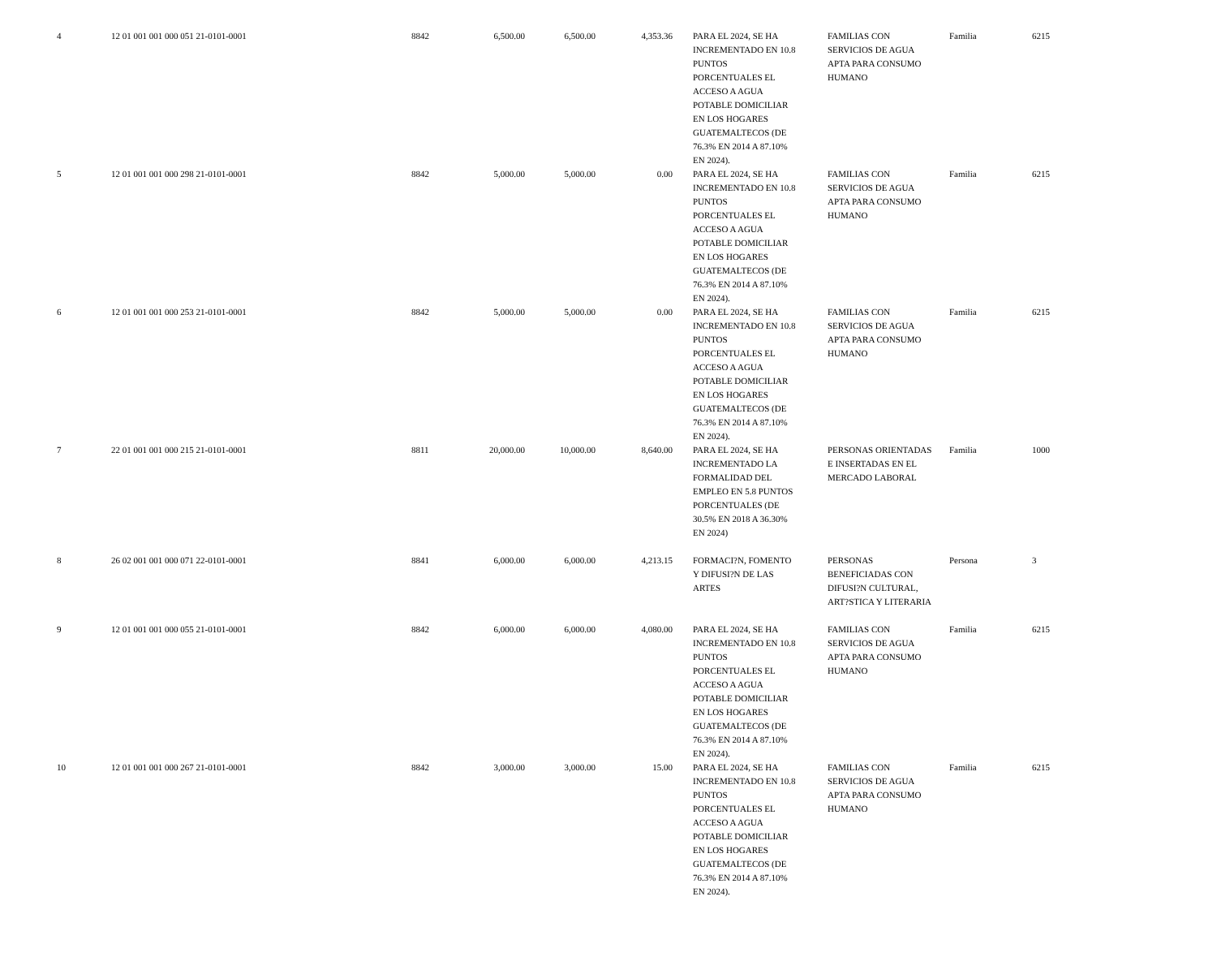| 4 | 12 01 001 001 000 051 21-0101-0001 | 8842 | 6,500.00 | 6,500.00 | 4,353.36 | PARA EL 2024, SE HA INCREMENTADO EN 10.8 PUNTOS PORCENTUALES EL ACCESO A AGUA POTABLE DOMICILIAR EN LOS HOGARES GUATEMALTECOS (DE 76.3% EN 2014 A 87.10% EN 2024). | FAMILIAS CON SERVICIOS DE AGUA APTA PARA CONSUMO HUMANO | Familia | 6215 |
| 5 | 12 01 001 001 000 298 21-0101-0001 | 8842 | 5,000.00 | 5,000.00 | 0.00 | PARA EL 2024, SE HA INCREMENTADO EN 10.8 PUNTOS PORCENTUALES EL ACCESO A AGUA POTABLE DOMICILIAR EN LOS HOGARES GUATEMALTECOS (DE 76.3% EN 2014 A 87.10% EN 2024). | FAMILIAS CON SERVICIOS DE AGUA APTA PARA CONSUMO HUMANO | Familia | 6215 |
| 6 | 12 01 001 001 000 253 21-0101-0001 | 8842 | 5,000.00 | 5,000.00 | 0.00 | PARA EL 2024, SE HA INCREMENTADO EN 10.8 PUNTOS PORCENTUALES EL ACCESO A AGUA POTABLE DOMICILIAR EN LOS HOGARES GUATEMALTECOS (DE 76.3% EN 2014 A 87.10% EN 2024). | FAMILIAS CON SERVICIOS DE AGUA APTA PARA CONSUMO HUMANO | Familia | 6215 |
| 7 | 22 01 001 001 000 215 21-0101-0001 | 8811 | 20,000.00 | 10,000.00 | 8,640.00 | PARA EL 2024, SE HA INCREMENTADO LA FORMALIDAD DEL EMPLEO EN 5.8 PUNTOS PORCENTUALES (DE 30.5% EN 2018 A 36.30% EN 2024) | PERSONAS ORIENTADAS E INSERTADAS EN EL MERCADO LABORAL | Familia | 1000 |
| 8 | 26 02 001 001 000 071 22-0101-0001 | 8841 | 6,000.00 | 6,000.00 | 4,213.15 | FORMACI?N, FOMENTO Y DIFUSI?N DE LAS ARTES | PERSONAS BENEFICIADAS CON DIFUSI?N CULTURAL, ART?STICA Y LITERARIA | Persona | 3 |
| 9 | 12 01 001 001 000 055 21-0101-0001 | 8842 | 6,000.00 | 6,000.00 | 4,080.00 | PARA EL 2024, SE HA INCREMENTADO EN 10.8 PUNTOS PORCENTUALES EL ACCESO A AGUA POTABLE DOMICILIAR EN LOS HOGARES GUATEMALTECOS (DE 76.3% EN 2014 A 87.10% EN 2024). | FAMILIAS CON SERVICIOS DE AGUA APTA PARA CONSUMO HUMANO | Familia | 6215 |
| 10 | 12 01 001 001 000 267 21-0101-0001 | 8842 | 3,000.00 | 3,000.00 | 15.00 | PARA EL 2024, SE HA INCREMENTADO EN 10.8 PUNTOS PORCENTUALES EL ACCESO A AGUA POTABLE DOMICILIAR EN LOS HOGARES GUATEMALTECOS (DE 76.3% EN 2014 A 87.10% EN 2024). | FAMILIAS CON SERVICIOS DE AGUA APTA PARA CONSUMO HUMANO | Familia | 6215 |